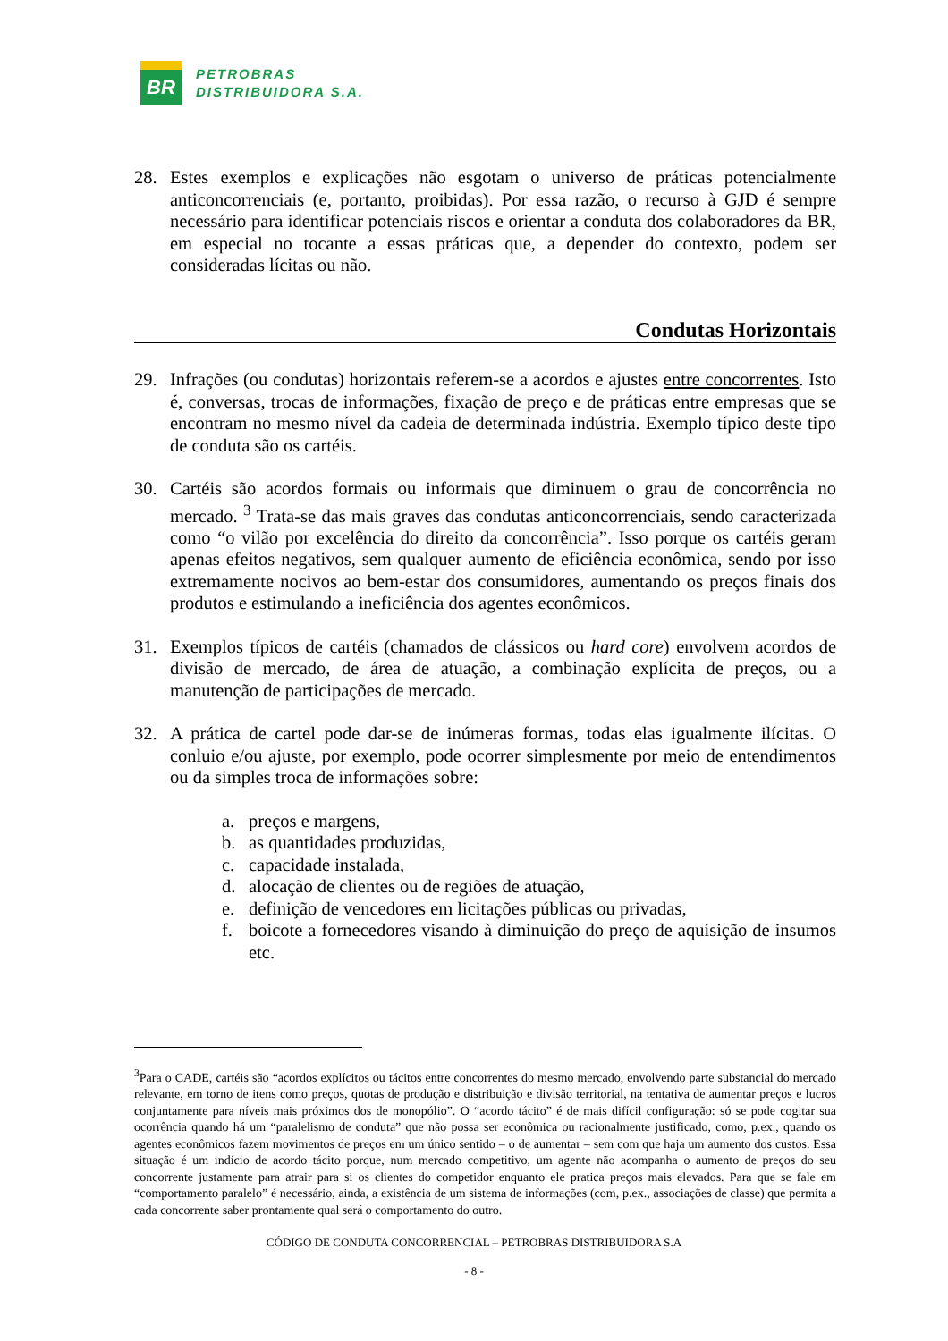BR
PETROBRAS
DISTRIBUIDORA S.A.
28. Estes exemplos e explicações não esgotam o universo de práticas potencialmente anticoncorrenciais (e, portanto, proibidas). Por essa razão, o recurso à GJD é sempre necessário para identificar potenciais riscos e orientar a conduta dos colaboradores da BR, em especial no tocante a essas práticas que, a depender do contexto, podem ser consideradas lícitas ou não.
Condutas Horizontais
29. Infrações (ou condutas) horizontais referem-se a acordos e ajustes entre concorrentes. Isto é, conversas, trocas de informações, fixação de preço e de práticas entre empresas que se encontram no mesmo nível da cadeia de determinada indústria. Exemplo típico deste tipo de conduta são os cartéis.
30. Cartéis são acordos formais ou informais que diminuem o grau de concorrência no mercado. <sup>3</sup> Trata-se das mais graves das condutas anticoncorrenciais, sendo caracterizada como “o vilão por excelência do direito da concorrência”. Isso porque os cartéis geram apenas efeitos negativos, sem qualquer aumento de eficiência econômica, sendo por isso extremamente nocivos ao bem-estar dos consumidores, aumentando os preços finais dos produtos e estimulando a ineficiência dos agentes econômicos.
31. Exemplos típicos de cartéis (chamados de clássicos ou hard core) envolvem acordos de divisão de mercado, de área de atuação, a combinação explícita de preços, ou a manutenção de participações de mercado.
32. A prática de cartel pode dar-se de inúmeras formas, todas elas igualmente ilícitas. O conluio e/ou ajuste, por exemplo, pode ocorrer simplesmente por meio de entendimentos ou da simples troca de informações sobre:
a. preços e margens,
b. as quantidades produzidas,
c. capacidade instalada,
d. alocação de clientes ou de regiões de atuação,
e. definição de vencedores em licitações públicas ou privadas,
f. boicote a fornecedores visando à diminuição do preço de aquisição de insumos etc.
<sup>3</sup> Para o CADE, cartéis são “acordos explícitos ou tácitos entre concorrentes do mesmo mercado, envolvendo parte substancial do mercado relevante, em torno de itens como preços, quotas de produção e distribuição e divisão territorial, na tentativa de aumentar preços e lucros conjuntamente para níveis mais próximos dos de monopólio”. O “acordo tácito” é de mais difícil configuração: só se pode cogitar sua ocorrência quando há um “paralelismo de conduta” que não possa ser econômica ou racionalmente justificado, como, p.ex., quando os agentes econômicos fazem movimentos de preços em um único sentido – o de aumentar – sem com que haja um aumento dos custos. Essa situação é um indício de acordo tácito porque, num mercado competitivo, um agente não acompanha o aumento de preços do seu concorrente justamente para atrair para si os clientes do competidor enquanto ele pratica preços mais elevados. Para que se fale em “comportamento paralelo” é necessário, ainda, a existência de um sistema de informações (com, p.ex., associações de classe) que permita a cada concorrente saber prontamente qual será o comportamento do outro.
CÓDIGO DE CONDUTA CONCORRENCIAL – PETROBRAS DISTRIBUIDORA S.A
- 8 -